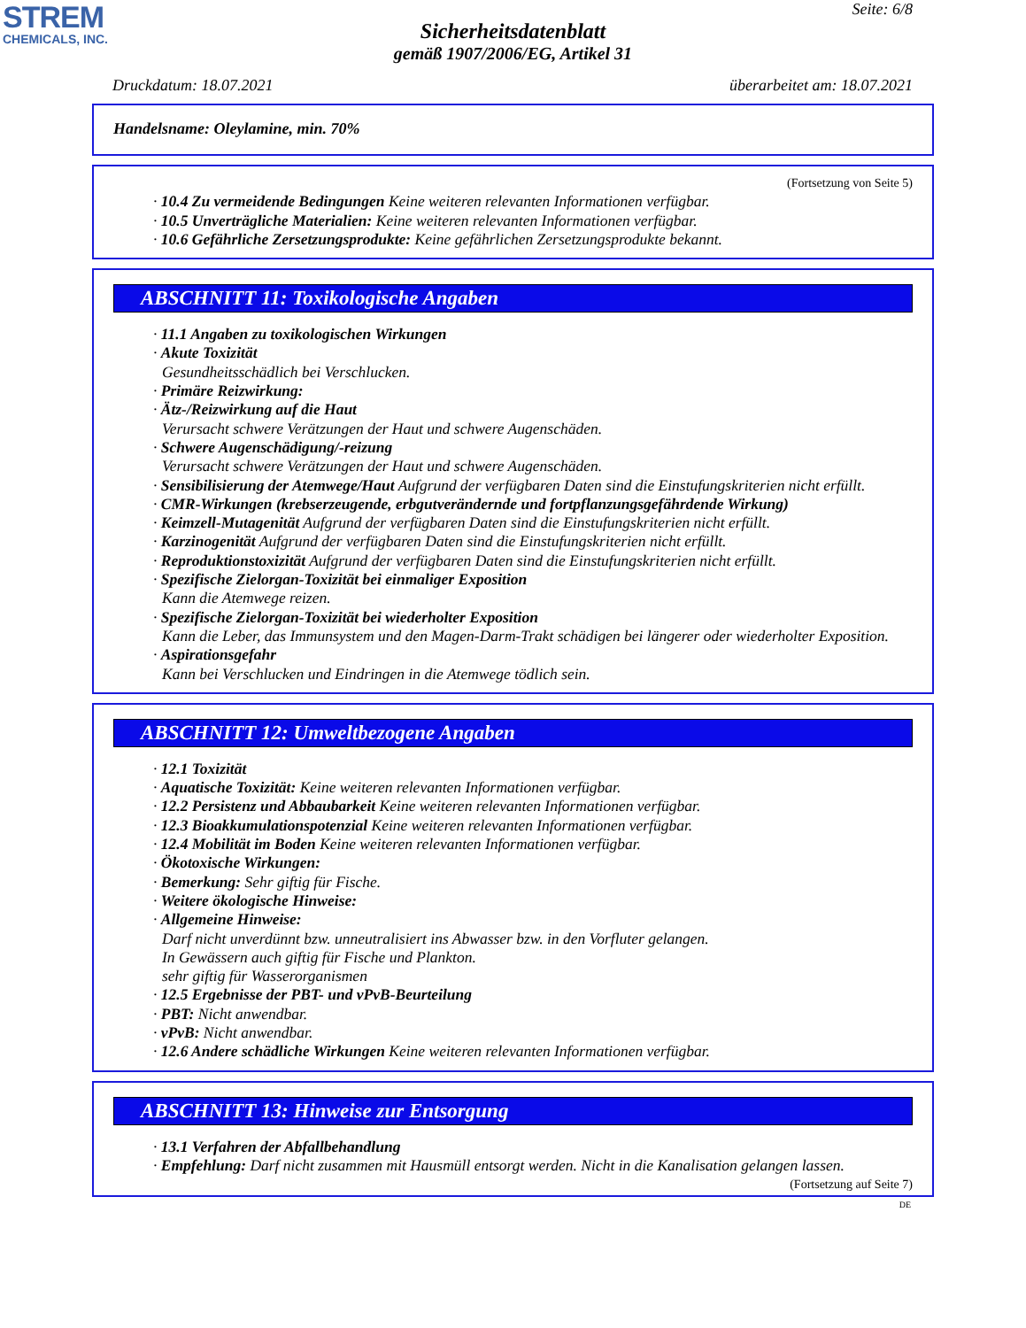STREM
CHEMICALS, INC.
Seite: 6/8
Sicherheitsdatenblatt
gemäß 1907/2006/EG, Artikel 31
Druckdatum: 18.07.2021 überarbeitet am: 18.07.2021
Handelsname: Oleylamine, min. 70%
(Fortsetzung von Seite 5)
· 10.4 Zu vermeidende Bedingungen Keine weiteren relevanten Informationen verfügbar.
· 10.5 Unverträgliche Materialien: Keine weiteren relevanten Informationen verfügbar.
· 10.6 Gefährliche Zersetzungsprodukte: Keine gefährlichen Zersetzungsprodukte bekannt.
ABSCHNITT 11: Toxikologische Angaben
· 11.1 Angaben zu toxikologischen Wirkungen
· Akute Toxizität
Gesundheitsschädlich bei Verschlucken.
· Primäre Reizwirkung:
· Ätz-/Reizwirkung auf die Haut
Verursacht schwere Verätzungen der Haut und schwere Augenschäden.
· Schwere Augenschädigung/-reizung
Verursacht schwere Verätzungen der Haut und schwere Augenschäden.
· Sensibilisierung der Atemwege/Haut Aufgrund der verfügbaren Daten sind die Einstufungskriterien nicht erfüllt.
· CMR-Wirkungen (krebserzeugende, erbgutverändernde und fortpflanzungsgefährdende Wirkung)
· Keimzell-Mutagenität Aufgrund der verfügbaren Daten sind die Einstufungskriterien nicht erfüllt.
· Karzinogenität Aufgrund der verfügbaren Daten sind die Einstufungskriterien nicht erfüllt.
· Reproduktionstoxizität Aufgrund der verfügbaren Daten sind die Einstufungskriterien nicht erfüllt.
· Spezifische Zielorgan-Toxizität bei einmaliger Exposition
Kann die Atemwege reizen.
· Spezifische Zielorgan-Toxizität bei wiederholter Exposition
Kann die Leber, das Immunsystem und den Magen-Darm-Trakt schädigen bei längerer oder wiederholter Exposition.
· Aspirationsgefahr
Kann bei Verschlucken und Eindringen in die Atemwege tödlich sein.
ABSCHNITT 12: Umweltbezogene Angaben
· 12.1 Toxizität
· Aquatische Toxizität: Keine weiteren relevanten Informationen verfügbar.
· 12.2 Persistenz und Abbaubarkeit Keine weiteren relevanten Informationen verfügbar.
· 12.3 Bioakkumulationspotenzial Keine weiteren relevanten Informationen verfügbar.
· 12.4 Mobilität im Boden Keine weiteren relevanten Informationen verfügbar.
· Ökotoxische Wirkungen:
· Bemerkung: Sehr giftig für Fische.
· Weitere ökologische Hinweise:
· Allgemeine Hinweise:
Darf nicht unverdünnt bzw. unneutralisiert ins Abwasser bzw. in den Vorfluter gelangen.
In Gewässern auch giftig für Fische und Plankton.
sehr giftig für Wasserorganismen
· 12.5 Ergebnisse der PBT- und vPvB-Beurteilung
· PBT: Nicht anwendbar.
· vPvB: Nicht anwendbar.
· 12.6 Andere schädliche Wirkungen Keine weiteren relevanten Informationen verfügbar.
ABSCHNITT 13: Hinweise zur Entsorgung
· 13.1 Verfahren der Abfallbehandlung
· Empfehlung: Darf nicht zusammen mit Hausmüll entsorgt werden. Nicht in die Kanalisation gelangen lassen.
(Fortsetzung auf Seite 7)
DE